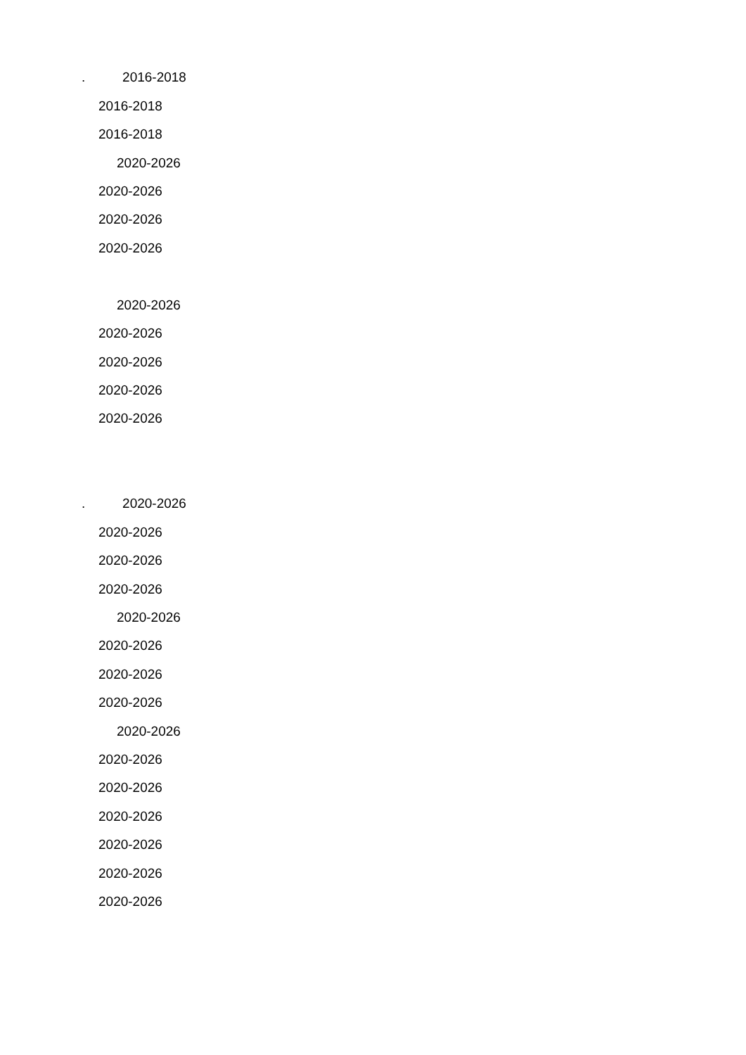. 2016-2018
2016-2018
2016-2018
2020-2026
2020-2026
2020-2026
2020-2026
2020-2026
2020-2026
2020-2026
2020-2026
2020-2026
. 2020-2026
2020-2026
2020-2026
2020-2026
2020-2026
2020-2026
2020-2026
2020-2026
2020-2026
2020-2026
2020-2026
2020-2026
2020-2026
2020-2026
2020-2026